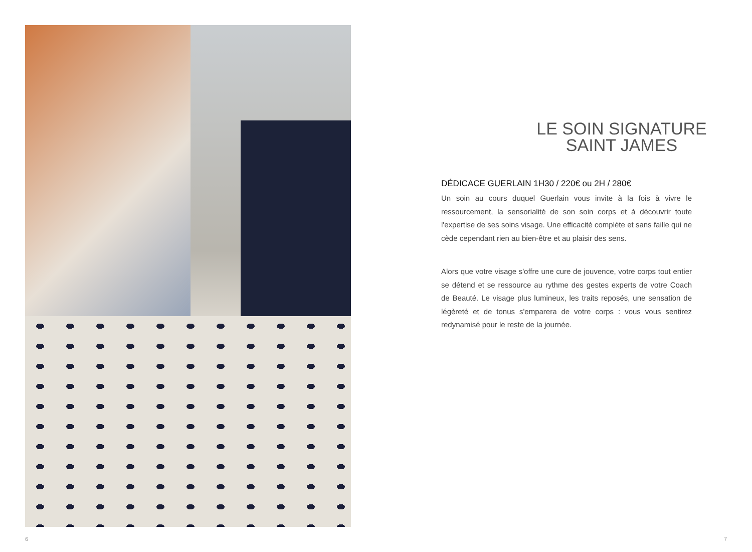6
LE SOIN SIGNATURE
SAINT JAMES
DÉDICACE GUERLAIN 1H30 / 220€ ou 2H / 280€
Un soin au cours duquel Guerlain vous invite à la fois à vivre le ressourcement, la sensorialité de son soin corps et à découvrir toute l'expertise de ses soins visage. Une efficacité complète et sans faille qui ne cède cependant rien au bien-être et au plaisir des sens.
Alors que votre visage s'offre une cure de jouvence, votre corps tout entier se détend et se ressource au rythme des gestes experts de votre Coach de Beauté. Le visage plus lumineux, les traits reposés, une sensation de légèreté et de tonus s'emparera de votre corps : vous vous sentirez redynamisé pour le reste de la journée.
7